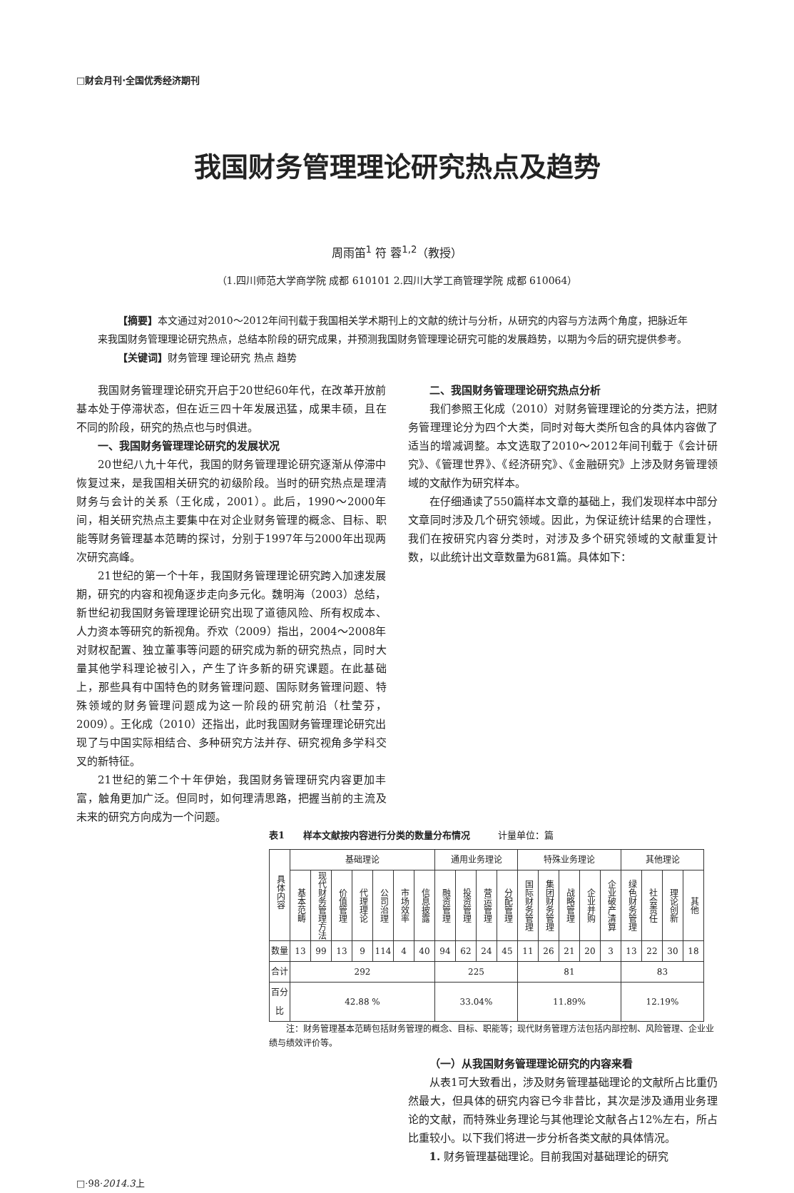□财会月刊·全国优秀经济期刊
我国财务管理理论研究热点及趋势
周雨笛<sup>1</sup> 符 蓉<sup>1,2</sup>（教授）
（1.四川师范大学商学院 成都 610101 2.四川大学工商管理学院 成都 610064）
【摘要】本文通过对2010～2012年间刊载于我国相关学术期刊上的文献的统计与分析，从研究的内容与方法两个角度，把脉近年来我国财务管理理论研究热点，总结本阶段的研究成果，并预测我国财务管理理论研究可能的发展趋势，以期为今后的研究提供参考。
【关键词】财务管理 理论研究 热点 趋势
我国财务管理理论研究开启于20世纪60年代，在改革开放前基本处于停滞状态，但在近三四十年发展迅猛，成果丰硕，且在不同的阶段，研究的热点也与时俱进。
一、我国财务管理理论研究的发展状况
20世纪八九十年代，我国的财务管理理论研究逐渐从停滞中恢复过来，是我国相关研究的初级阶段。当时的研究热点是理清财务与会计的关系（王化成，2001）。此后，1990～2000年间，相关研究热点主要集中在对企业财务管理的概念、目标、职能等财务管理基本范畴的探讨，分别于1997年与2000年出现两次研究高峰。
21世纪的第一个十年，我国财务管理理论研究跨入加速发展期，研究的内容和视角逐步走向多元化。魏明海（2003）总结，新世纪初我国财务管理理论研究出现了道德风险、所有权成本、人力资本等研究的新视角。乔欢（2009）指出，2004～2008年对财权配置、独立董事等问题的研究成为新的研究热点，同时大量其他学科理论被引入，产生了许多新的研究课题。在此基础上，那些具有中国特色的财务管理问题、国际财务管理问题、特殊领域的财务管理问题成为这一阶段的研究前沿（杜莹芬，2009）。王化成（2010）还指出，此时我国财务管理理论研究出现了与中国实际相结合、多种研究方法并存、研究视角多学科交叉的新特征。
21世纪的第二个十年伊始，我国财务管理研究内容更加丰富，触角更加广泛。但同时，如何理清思路，把握当前的主流及未来的研究方向成为一个问题。
二、我国财务管理理论研究热点分析
我们参照王化成（2010）对财务管理理论的分类方法，把财务管理理论分为四个大类，同时对每大类所包含的具体内容做了适当的增减调整。本文选取了2010～2012年间刊载于《会计研究》、《管理世界》、《经济研究》、《金融研究》上涉及财务管理领域的文献作为研究样本。
在仔细通读了550篇样本文章的基础上，我们发现样本中部分文章同时涉及几个研究领域。因此，为保证统计结果的合理性，我们在按研究内容分类时，对涉及多个研究领域的文献重复计数，以此统计出文章数量为681篇。具体如下：
表1　　样本文献按内容进行分类的数量分布情况　　　计量单位：篇
| 具体内容 | 基础理论 | | | | | | | 通用业务理论 | | | | 特殊业务理论 | | | | | 其他理论 | | | |
| --- | --- | --- | --- | --- | --- | --- | --- | --- | --- | --- | --- | --- | --- | --- | --- | --- | --- | --- | --- | --- |
| | 基本范畴 | 现代财务管理方法 | 价值管理 | 代理理论 | 公司治理 | 市场效率 | 信息披露 | 融资管理 | 投资管理 | 营运管理 | 分配管理 | 国际财务管理 | 集团财务管理 | 战略管理 | 企业并购 | 企业破产清算 | 绿色财务管理 | 社会责任 | 理论创新 | 其他 |
| 数量 | 13 | 99 | 13 | 9 | 114 | 4 | 40 | 94 | 62 | 24 | 45 | 11 | 26 | 21 | 20 | 3 | 13 | 22 | 30 | 18 |
| 合计 | 292 | | | | | | | 225 | | | | 81 | | | | | 83 | | | |
| 百分比 | 42.88 % | | | | | | | 33.04% | | | | 11.89% | | | | | 12.19% | | | |
注：财务管理基本范畴包括财务管理的概念、目标、职能等；现代财务管理方法包括内部控制、风险管理、企业业绩与绩效评价等。
（一）从我国财务管理理论研究的内容来看
从表1可大致看出，涉及财务管理基础理论的文献所占比重仍然最大，但具体的研究内容已今非昔比，其次是涉及通用业务理论的文献，而特殊业务理论与其他理论文献各占12%左右，所占比重较小。以下我们将进一步分析各类文献的具体情况。
1. 财务管理基础理论。目前我国对基础理论的研究
□·98·2014.3上